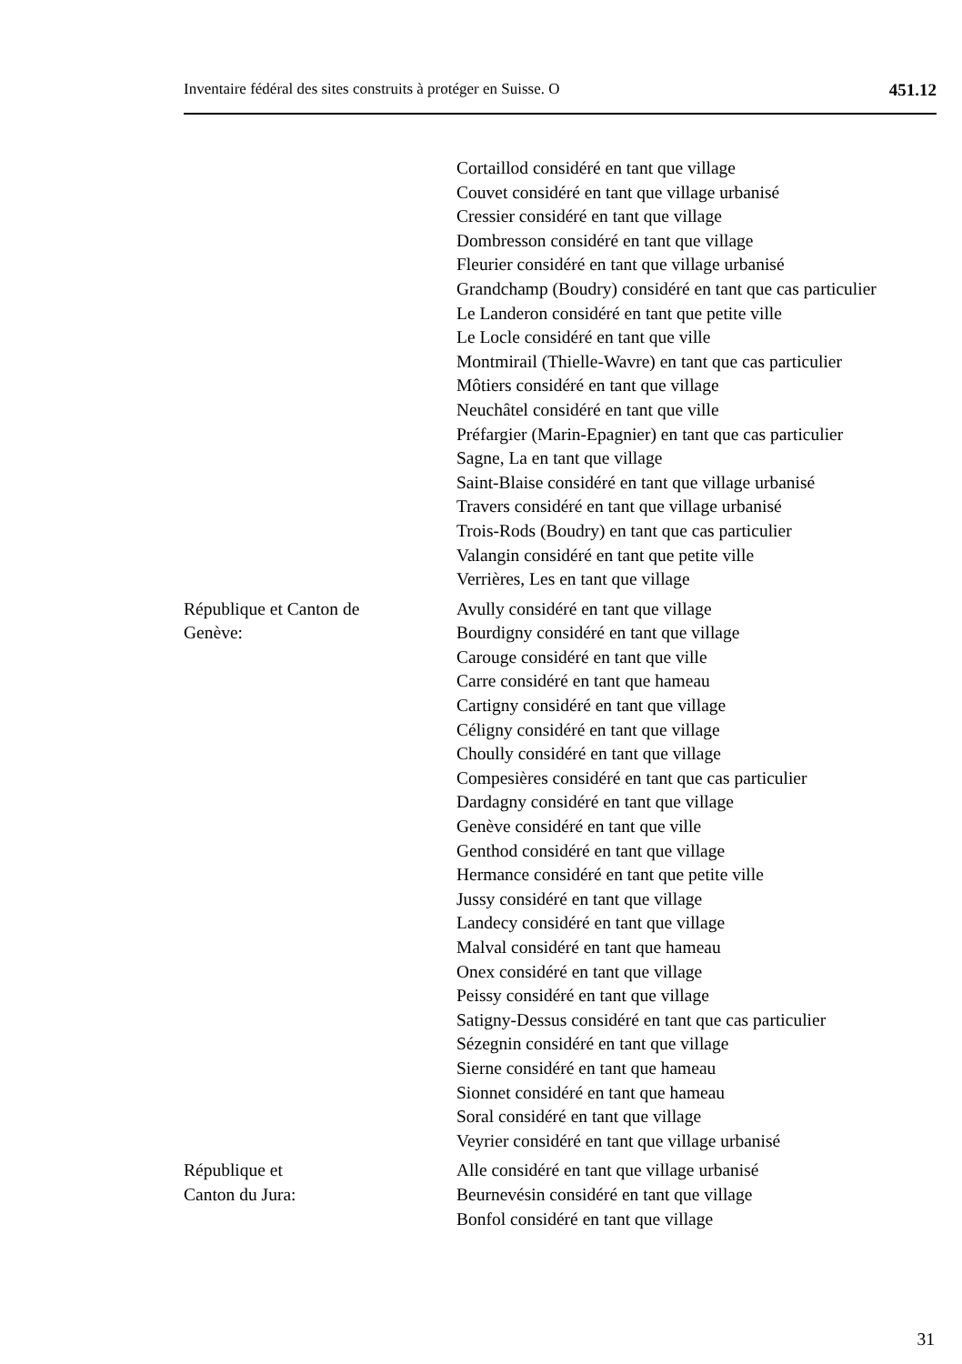Inventaire fédéral des sites construits à protéger en Suisse. O 451.12
Cortaillod considéré en tant que village
Couvet considéré en tant que village urbanisé
Cressier considéré en tant que village
Dombresson considéré en tant que village
Fleurier considéré en tant que village urbanisé
Grandchamp (Boudry) considéré en tant que cas particulier
Le Landeron considéré en tant que petite ville
Le Locle considéré en tant que ville
Montmirail (Thielle-Wavre) en tant que cas particulier
Môtiers considéré en tant que village
Neuchâtel considéré en tant que ville
Préfargier (Marin-Epagnier) en tant que cas particulier
Sagne, La en tant que village
Saint-Blaise considéré en tant que village urbanisé
Travers considéré en tant que village urbanisé
Trois-Rods (Boudry) en tant que cas particulier
Valangin considéré en tant que petite ville
Verrières, Les en tant que village
République et Canton de
Genève:
Avully considéré en tant que village
Bourdigny considéré en tant que village
Carouge considéré en tant que ville
Carre considéré en tant que hameau
Cartigny considéré en tant que village
Céligny considéré en tant que village
Choully considéré en tant que village
Compesières considéré en tant que cas particulier
Dardagny considéré en tant que village
Genève considéré en tant que ville
Genthod considéré en tant que village
Hermance considéré en tant que petite ville
Jussy considéré en tant que village
Landecy considéré en tant que village
Malval considéré en tant que hameau
Onex considéré en tant que village
Peissy considéré en tant que village
Satigny-Dessus considéré en tant que cas particulier
Sézegnin considéré en tant que village
Sierne considéré en tant que hameau
Sionnet considéré en tant que hameau
Soral considéré en tant que village
Veyrier considéré en tant que village urbanisé
République et
Canton du Jura:
Alle considéré en tant que village urbanisé
Beurnevésin considéré en tant que village
Bonfol considéré en tant que village
31